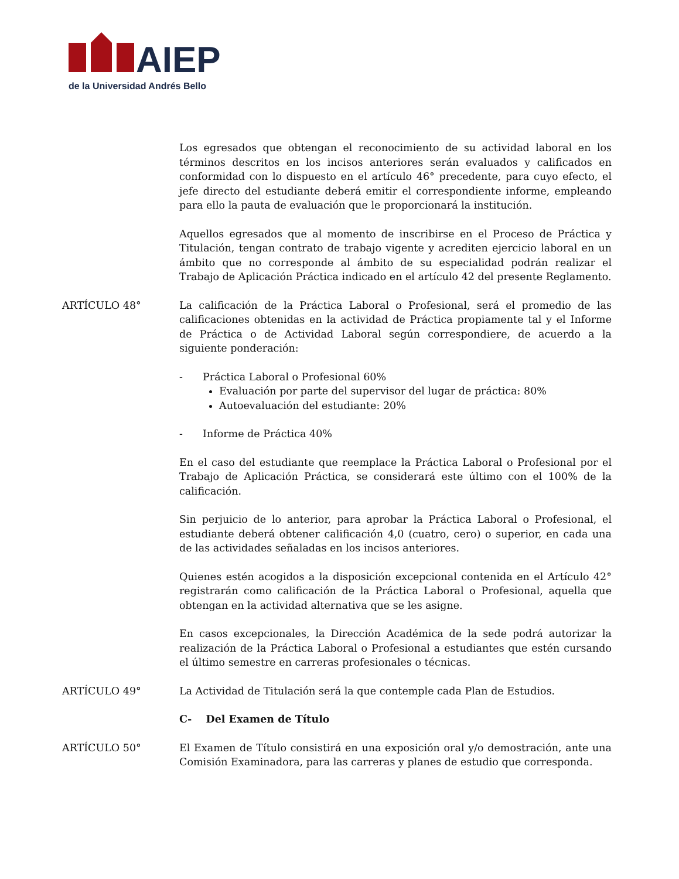AIEP
de la Universidad Andrés Bello
Los egresados que obtengan el reconocimiento de su actividad laboral en los términos descritos en los incisos anteriores serán evaluados y calificados en conformidad con lo dispuesto en el artículo 46° precedente, para cuyo efecto, el jefe directo del estudiante deberá emitir el correspondiente informe, empleando para ello la pauta de evaluación que le proporcionará la institución.
Aquellos egresados que al momento de inscribirse en el Proceso de Práctica y Titulación, tengan contrato de trabajo vigente y acrediten ejercicio laboral en un ámbito que no corresponde al ámbito de su especialidad podrán realizar el Trabajo de Aplicación Práctica indicado en el artículo 42 del presente Reglamento.
ARTÍCULO 48° La calificación de la Práctica Laboral o Profesional, será el promedio de las calificaciones obtenidas en la actividad de Práctica propiamente tal y el Informe de Práctica o de Actividad Laboral según correspondiere, de acuerdo a la siguiente ponderación:
- Práctica Laboral o Profesional 60%
Evaluación por parte del supervisor del lugar de práctica: 80%
Autoevaluación del estudiante: 20%
- Informe de Práctica 40%
En el caso del estudiante que reemplace la Práctica Laboral o Profesional por el Trabajo de Aplicación Práctica, se considerará este último con el 100% de la calificación.
Sin perjuicio de lo anterior, para aprobar la Práctica Laboral o Profesional, el estudiante deberá obtener calificación 4,0 (cuatro, cero) o superior, en cada una de las actividades señaladas en los incisos anteriores.
Quienes estén acogidos a la disposición excepcional contenida en el Artículo 42° registrarán como calificación de la Práctica Laboral o Profesional, aquella que obtengan en la actividad alternativa que se les asigne.
En casos excepcionales, la Dirección Académica de la sede podrá autorizar la realización de la Práctica Laboral o Profesional a estudiantes que estén cursando el último semestre en carreras profesionales o técnicas.
ARTÍCULO 49° La Actividad de Titulación será la que contemple cada Plan de Estudios.
C- Del Examen de Título
ARTÍCULO 50° El Examen de Título consistirá en una exposición oral y/o demostración, ante una Comisión Examinadora, para las carreras y planes de estudio que corresponda.